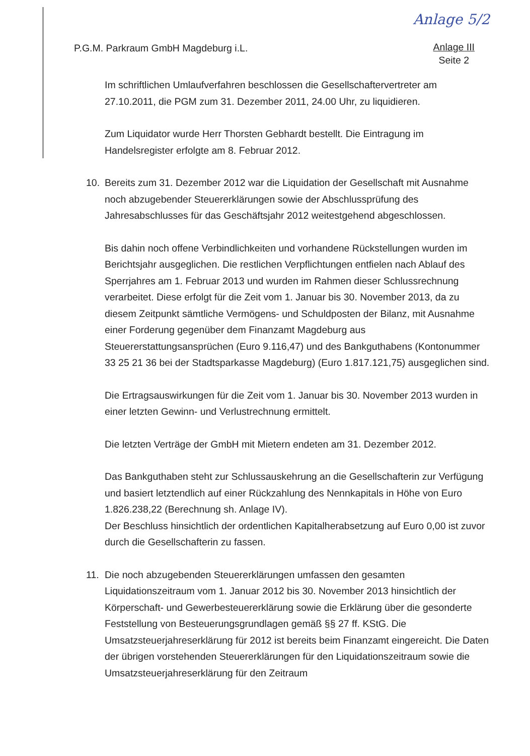Anlage 5/2
P.G.M. Parkraum GmbH Magdeburg i.L.
Anlage III
Seite 2
Im schriftlichen Umlaufverfahren beschlossen die Gesellschaftervertreter am 27.10.2011, die PGM zum 31. Dezember 2011, 24.00 Uhr, zu liquidieren.
Zum Liquidator wurde Herr Thorsten Gebhardt bestellt. Die Eintragung im Handelsregister erfolgte am 8. Februar 2012.
10. Bereits zum 31. Dezember 2012 war die Liquidation der Gesellschaft mit Ausnahme noch abzugebender Steuererklärungen sowie der Abschlussprüfung des Jahresabschlusses für das Geschäftsjahr 2012 weitestgehend abgeschlossen.
Bis dahin noch offene Verbindlichkeiten und vorhandene Rückstellungen wurden im Berichtsjahr ausgeglichen. Die restlichen Verpflichtungen entfielen nach Ablauf des Sperrjahres am 1. Februar 2013 und wurden im Rahmen dieser Schlussrechnung verarbeitet. Diese erfolgt für die Zeit vom 1. Januar bis 30. November 2013, da zu diesem Zeitpunkt sämtliche Vermögens- und Schuldposten der Bilanz, mit Ausnahme einer Forderung gegenüber dem Finanzamt Magdeburg aus Steuererstattungsansprüchen (Euro 9.116,47) und des Bankguthabens (Kontonummer 33 25 21 36 bei der Stadtsparkasse Magdeburg) (Euro 1.817.121,75) ausgeglichen sind.
Die Ertragsauswirkungen für die Zeit vom 1. Januar bis 30. November 2013 wurden in einer letzten Gewinn- und Verlustrechnung ermittelt.
Die letzten Verträge der GmbH mit Mietern endeten am 31. Dezember 2012.
Das Bankguthaben steht zur Schlussauskehrung an die Gesellschafterin zur Verfügung und basiert letztendlich auf einer Rückzahlung des Nennkapitals in Höhe von Euro 1.826.238,22 (Berechnung sh. Anlage IV).
Der Beschluss hinsichtlich der ordentlichen Kapitalherabsetzung auf Euro 0,00 ist zuvor durch die Gesellschafterin zu fassen.
11. Die noch abzugebenden Steuererklärungen umfassen den gesamten Liquidationszeitraum vom 1. Januar 2012 bis 30. November 2013 hinsichtlich der Körperschaft- und Gewerbesteuererklärung sowie die Erklärung über die gesonderte Feststellung von Besteuerungsgrundlagen gemäß §§ 27 ff. KStG. Die Umsatzsteuerjahreserklärung für 2012 ist bereits beim Finanzamt eingereicht. Die Daten der übrigen vorstehenden Steuererklärungen für den Liquidationszeitraum sowie die Umsatzsteuerjahreserklärung für den Zeitraum